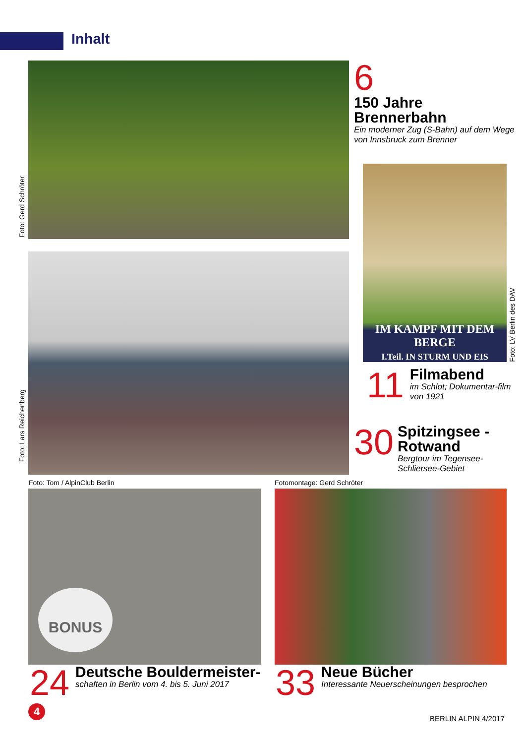Inhalt
Foto: Gerd Schröter
6
150 Jahre
Brennerbahn
Ein moderner Zug (S-Bahn) auf dem Wege von Innsbruck zum Brenner
IM KAMPF MIT DEM BERGE
I.Teil. IN STURM UND EIS
Foto: LV Berlin des DAV
11
Filmabend
im Schlot; Dokumentar-film von 1921
30
Spitzingsee -
Rotwand
Bergtour im Tegensee-Schliersee-Gebiet
Foto: Lars Reichenberg
Foto: Tom / AlpinClub Berlin Fotomontage: Gerd Schröter
BONUS
24
Deutsche Bouldermeister-
schaften in Berlin vom 4. bis 5. Juni 2017
33
Neue Bücher
Interessante Neuerscheinungen besprochen
4
BERLIN ALPIN 4/2017